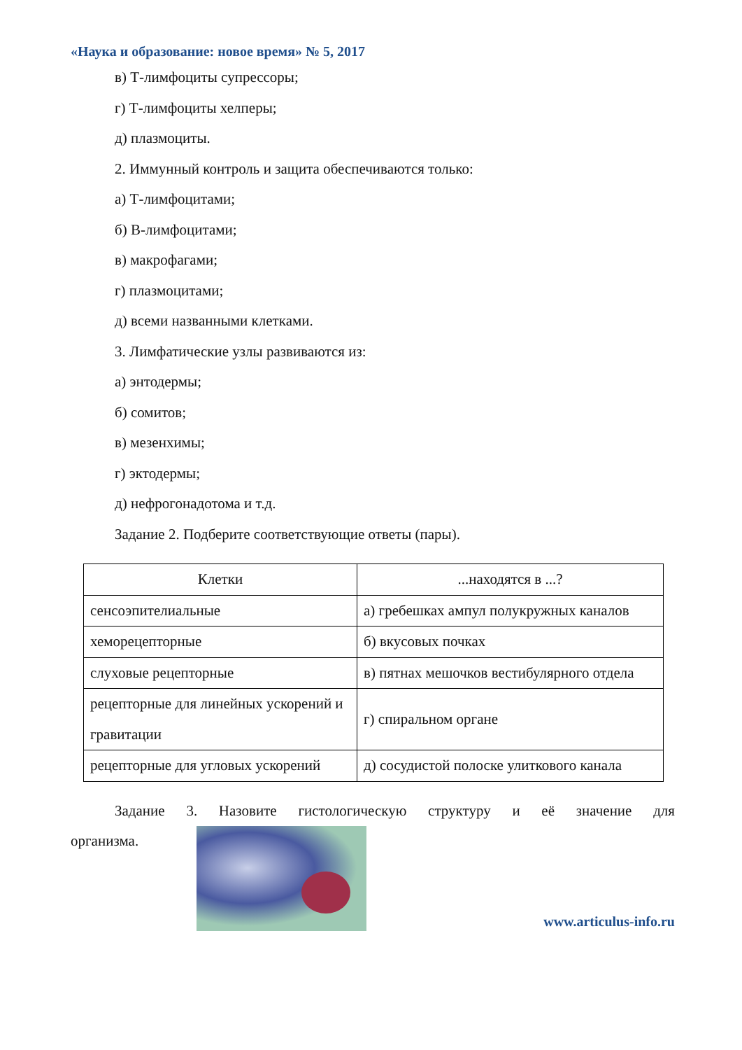«Наука и образование: новое время» № 5, 2017
в) Т-лимфоциты супрессоры;
г) Т-лимфоциты хелперы;
д) плазмоциты.
2. Иммунный контроль и защита обеспечиваются только:
а) Т-лимфоцитами;
б) В-лимфоцитами;
в) макрофагами;
г) плазмоцитами;
д) всеми названными клетками.
3. Лимфатические узлы развиваются из:
а) энтодермы;
б) сомитов;
в) мезенхимы;
г) эктодермы;
д) нефрогонадотома и т.д.
Задание 2. Подберите соответствующие ответы (пары).
| Клетки | ...находятся в ...? |
| --- | --- |
| сенсоэпителиальные | а) гребешках ампул полукружных каналов |
| хеморецепторные | б) вкусовых почках |
| слуховые рецепторные | в) пятнах мешочков вестибулярного отдела |
| рецепторные для линейных ускорений и гравитации | г) спиральном органе |
| рецепторные для угловых ускорений | д) сосудистой полоске улиткового канала |
Задание 3. Назовите гистологическую структуру и её значение для
организма.
www.articulus-info.ru